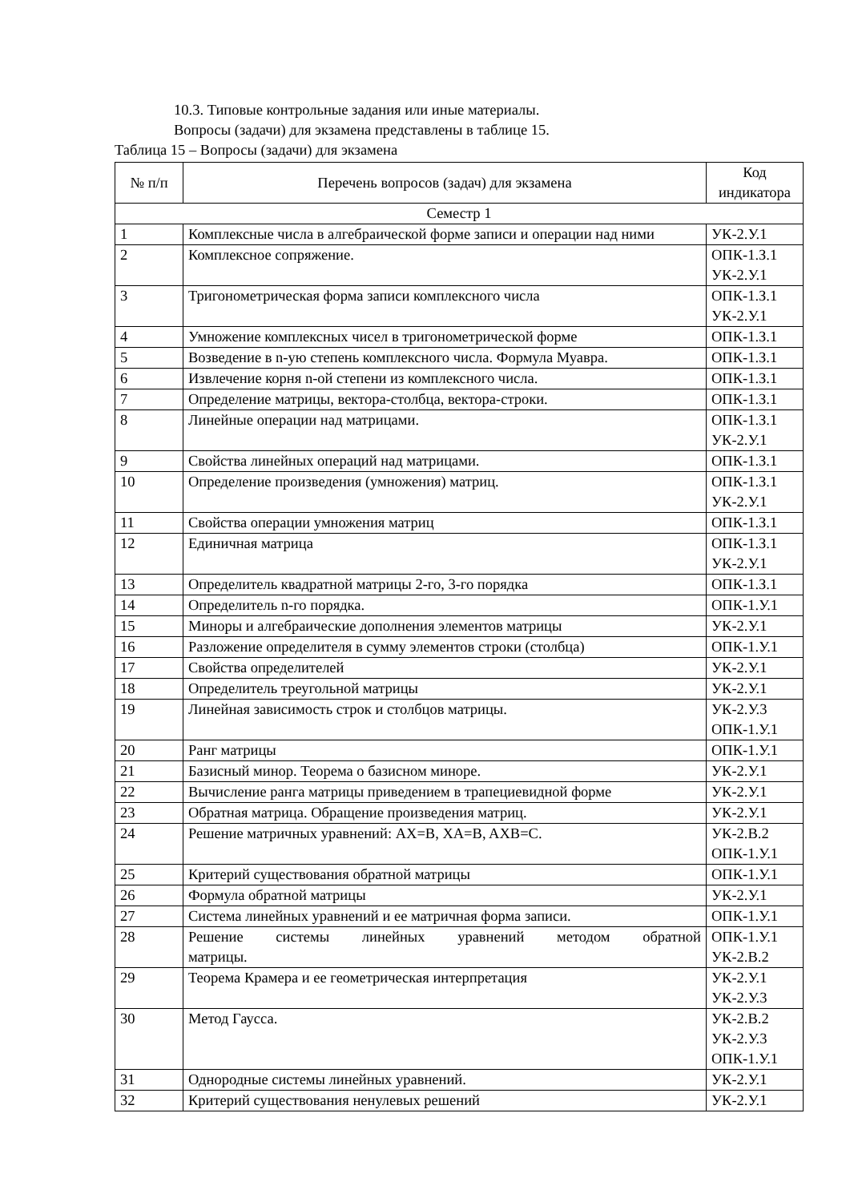10.3. Типовые контрольные задания или иные материалы.
Вопросы (задачи) для экзамена представлены в таблице 15.
Таблица 15 – Вопросы (задачи) для экзамена
| № п/п | Перечень вопросов (задач) для экзамена | Код индикатора |
| --- | --- | --- |
| Семестр 1 | | |
| 1 | Комплексные числа в алгебраической форме записи и операции над ними | УК-2.У.1 |
| 2 | Комплексное сопряжение. | ОПК-1.З.1 УК-2.У.1 |
| 3 | Тригонометрическая форма записи комплексного числа | ОПК-1.З.1 УК-2.У.1 |
| 4 | Умножение комплексных чисел в тригонометрической форме | ОПК-1.З.1 |
| 5 | Возведение в n-ую степень комплексного числа. Формула Муавра. | ОПК-1.З.1 |
| 6 | Извлечение корня n-ой степени из комплексного числа. | ОПК-1.З.1 |
| 7 | Определение матрицы, вектора-столбца, вектора-строки. | ОПК-1.З.1 |
| 8 | Линейные операции над матрицами. | ОПК-1.З.1 УК-2.У.1 |
| 9 | Свойства линейных операций над матрицами. | ОПК-1.З.1 |
| 10 | Определение произведения (умножения) матриц. | ОПК-1.З.1 УК-2.У.1 |
| 11 | Свойства операции умножения матриц | ОПК-1.З.1 |
| 12 | Единичная матрица | ОПК-1.З.1 УК-2.У.1 |
| 13 | Определитель квадратной матрицы 2-го, 3-го порядка | ОПК-1.З.1 |
| 14 | Определитель n-го порядка. | ОПК-1.У.1 |
| 15 | Миноры и алгебраические дополнения элементов матрицы | УК-2.У.1 |
| 16 | Разложение определителя в сумму элементов строки (столбца) | ОПК-1.У.1 |
| 17 | Свойства определителей | УК-2.У.1 |
| 18 | Определитель треугольной матрицы | УК-2.У.1 |
| 19 | Линейная зависимость строк и столбцов матрицы. | УК-2.У.3 ОПК-1.У.1 |
| 20 | Ранг матрицы | ОПК-1.У.1 |
| 21 | Базисный минор. Теорема о базисном миноре. | УК-2.У.1 |
| 22 | Вычисление ранга матрицы приведением в трапециевидной форме | УК-2.У.1 |
| 23 | Обратная матрица. Обращение произведения матриц. | УК-2.У.1 |
| 24 | Решение матричных уравнений: AX=B, XA=B, AXB=C. | УК-2.В.2 ОПК-1.У.1 |
| 25 | Критерий существования обратной матрицы | ОПК-1.У.1 |
| 26 | Формула обратной матрицы | УК-2.У.1 |
| 27 | Система линейных уравнений и ее матричная форма записи. | ОПК-1.У.1 |
| 28 | Решение системы линейных уравнений методом обратной матрицы. | ОПК-1.У.1 УК-2.В.2 |
| 29 | Теорема Крамера и ее геометрическая интерпретация | УК-2.У.1 УК-2.У.3 |
| 30 | Метод Гаусса. | УК-2.В.2 УК-2.У.3 ОПК-1.У.1 |
| 31 | Однородные системы линейных уравнений. | УК-2.У.1 |
| 32 | Критерий существования ненулевых решений | УК-2.У.1 |